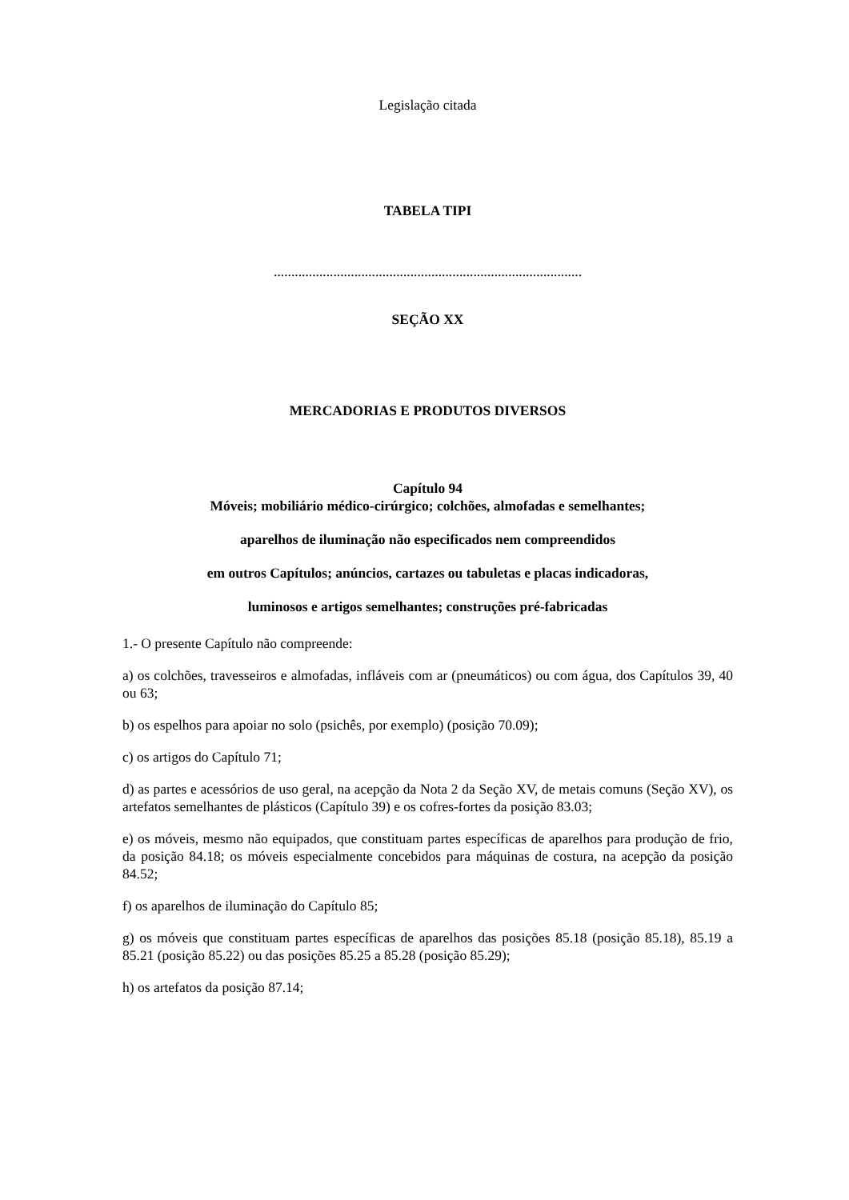Legislação citada
TABELA TIPI
........................................................................................
SEÇÃO XX
MERCADORIAS E PRODUTOS DIVERSOS
Capítulo 94
Móveis; mobiliário médico-cirúrgico; colchões, almofadas e semelhantes;
aparelhos de iluminação não especificados nem compreendidos
em outros Capítulos; anúncios, cartazes ou tabuletas e placas indicadoras,
luminosos e artigos semelhantes; construções pré-fabricadas
1.- O presente Capítulo não compreende:
a) os colchões, travesseiros e almofadas, infláveis com ar (pneumáticos) ou com água, dos Capítulos 39, 40 ou 63;
b) os espelhos para apoiar no solo (psichês, por exemplo) (posição 70.09);
c) os artigos do Capítulo 71;
d) as partes e acessórios de uso geral, na acepção da Nota 2 da Seção XV, de metais comuns (Seção XV), os artefatos semelhantes de plásticos (Capítulo 39) e os cofres-fortes da posição 83.03;
e) os móveis, mesmo não equipados, que constituam partes específicas de aparelhos para produção de frio, da posição 84.18; os móveis especialmente concebidos para máquinas de costura, na acepção da posição 84.52;
f) os aparelhos de iluminação do Capítulo 85;
g) os móveis que constituam partes específicas de aparelhos das posições 85.18 (posição 85.18), 85.19 a 85.21 (posição 85.22) ou das posições 85.25 a 85.28 (posição 85.29);
h) os artefatos da posição 87.14;